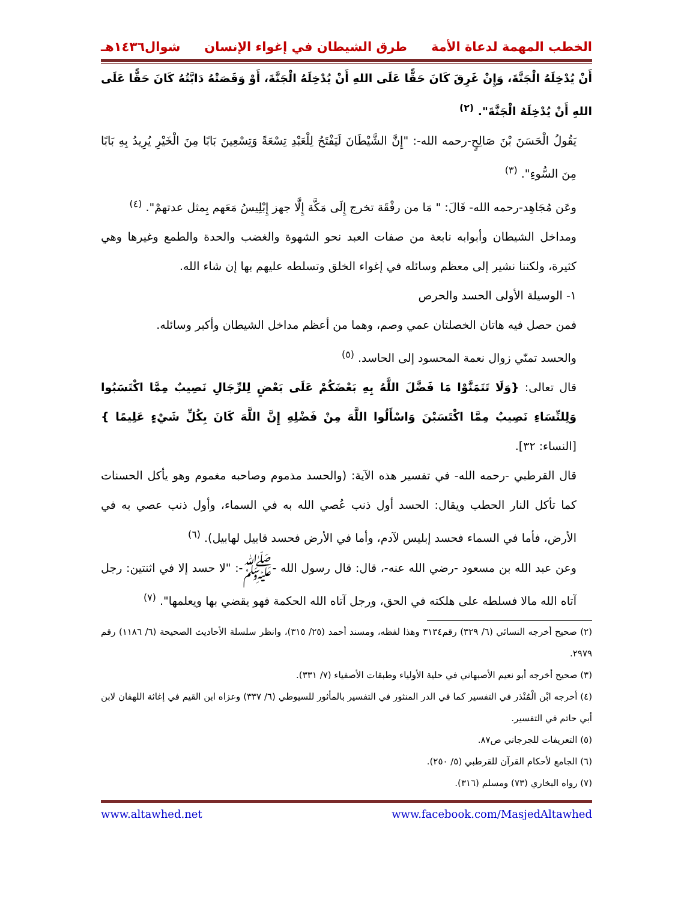الخطب المهمة لدعاة الأمة طرق الشيطان في إغواء الإنسان شوال١٤٣٦هـ
أَنْ يُدْخِلَهُ الْجَنَّةَ، وَإِنْ غَرِقَ كَانَ حَقًّا عَلَى اللهِ أَنْ يُدْخِلَهُ الْجَنَّةَ، أَوْ وَقَصَتْهُ دَابَّتُهُ كَانَ حَقًّا عَلَى اللهِ أَنْ يُدْخِلَهُ الْجَنَّةَ". <sup>(٢)</sup>
يَقُولُ الْحَسَنَ بْنَ صَالِحٍ-رحمه الله-: "إِنَّ الشَّيْطَانَ لَيَفْتَحُ لِلْعَبْدِ تِسْعَةً وَتِسْعِينَ بَابًا مِنَ الْخَيْرِ يُرِيدُ بِهِ بَابًا مِنَ السُّوءِ". <sup>(٣)</sup>
وعَن مُجَاهِد-رحمه الله- قَالَ: " مَا من رفْقَة تخرج إِلَى مَكَّة إِلَّا جهز إِبْلِيسُ مَعَهم بِمثل عدتهمْ". <sup>(٤)</sup>
ومداخل الشيطان وأبوابه نابعة من صفات العبد نحو الشهوة والغضب والحدة والطمع وغيرها وهي كثيرة، ولكننا نشير إلى معظم وسائله في إغواء الخلق وتسلطه عليهم بها إن شاء الله.
١- الوسيلة الأولى الحسد والحرص
فمن حصل فيه هاتان الخصلتان عمي وصم، وهما من أعظم مداخل الشيطان وأكبر وسائله.
والحسد تمنّي زوال نعمة المحسود إلى الحاسد. <sup>(٥)</sup>
قال تعالى: {وَلَا تَتَمَنَّوْا مَا فَضَّلَ اللَّهُ بِهِ بَعْضَكُمْ عَلَى بَعْضٍ لِلرِّجَالِ نَصِيبٌ مِمَّا اكْتَسَبُوا وَلِلنِّسَاءِ نَصِيبٌ مِمَّا اكْتَسَبْنَ وَاسْأَلُوا اللَّهَ مِنْ فَضْلِهِ إِنَّ اللَّهَ كَانَ بِكُلِّ شَيْءٍ عَلِيمًا } [النساء: ٣٢].
قال القرطبي -رحمه الله- في تفسير هذه الآية: (والحسد مذموم وصاحبه مغموم وهو يأكل الحسنات كما تأكل النار الحطب ويقال: الحسد أول ذنب عُصي الله به في السماء، وأول ذنب عصي به في الأرض، فأما في السماء فحسد إبليس لآدم، وأما في الأرض فحسد قابيل لهابيل). <sup>(٦)</sup>
وعن عبد الله بن مسعود -رضي الله عنه-، قال: قال رسول الله -ﷺ-: "لا حسد إلا في اثنتين: رجل آتاه الله مالا فسلطه على هلكته في الحق، ورجل آتاه الله الحكمة فهو يقضي بها ويعلمها". <sup>(٧)</sup>
(٢) صحيح أخرجه النسائي (٦/ ٣٢٩) رقم٣١٣٤ وهذا لفظه، ومسند أحمد (٢٥/ ٣١٥)، وانظر سلسلة الأحاديث الصحيحة (٦/ ١١٨٦) رقم ٢٩٧٩.
(٣) صحيح أخرجه أبو نعيم الأصبهاني في حلية الأولياء وطبقات الأصفياء (٧/ ٣٣١).
(٤) أخرجه ابْن الْمُنْذر في التفسير كما في الدر المنثور في التفسير بالمأثور للسيوطي (٦/ ٣٣٧) وعزاه ابن القيم في إغاثة اللهفان لابن أبي حاتم في التفسير.
(٥) التعريفات للجرجاني ص٨٧.
(٦) الجامع لأحكام القرآن للقرطبي (٥/ ٢٥٠).
(٧) رواه البخاري (٧٣) ومسلم (٣١٦).
www.altawhed.net www.facebook.com/MasjedAltawhed